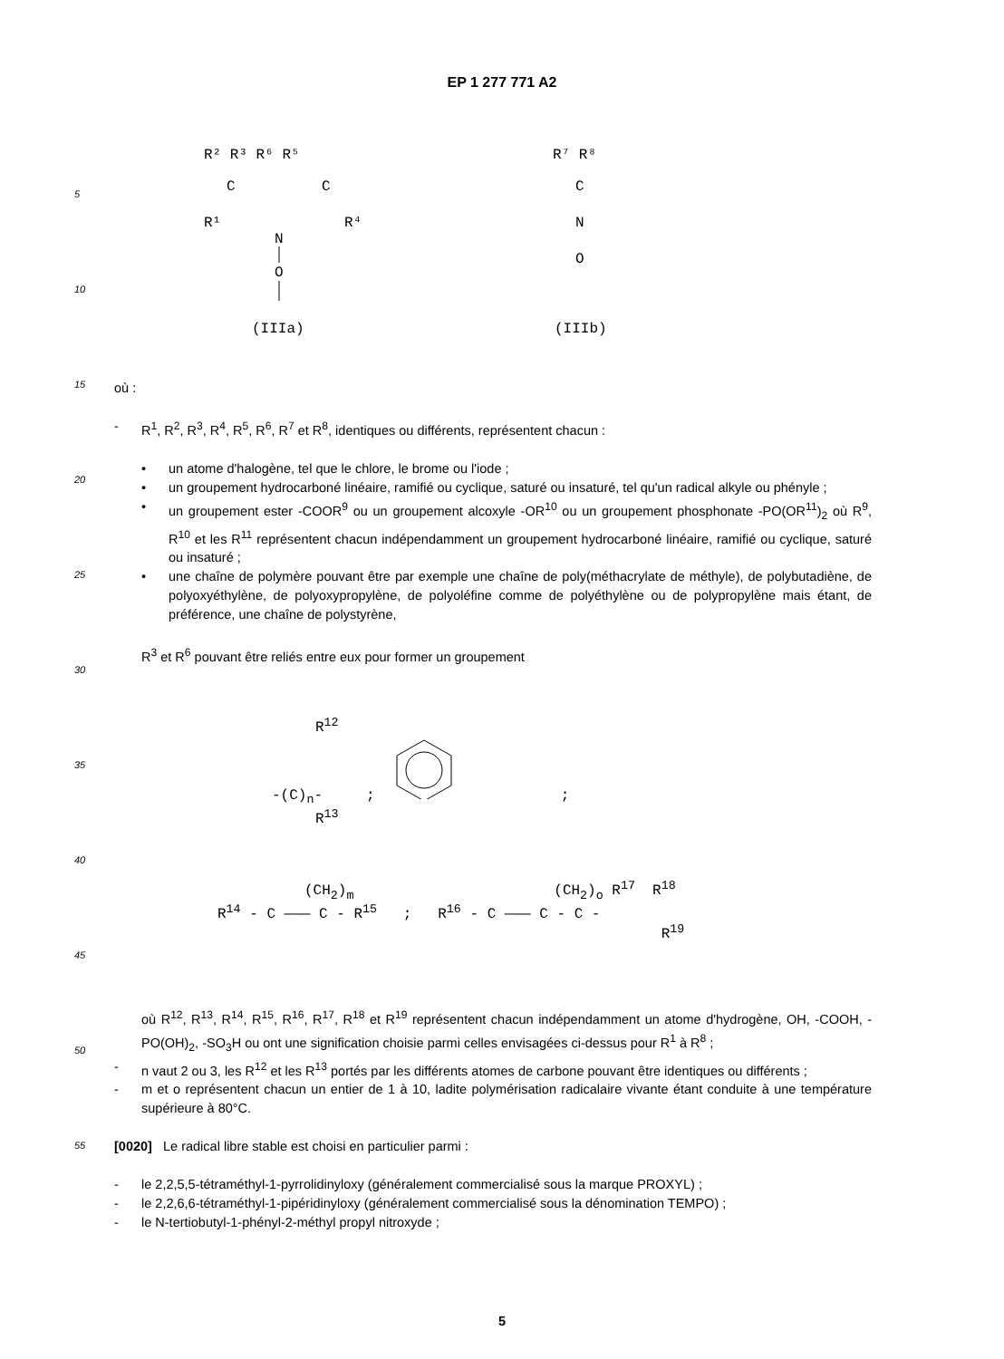EP 1 277 771 A2
5
10
15
20
25
30
35
40
45
50
55
R² R³ R⁶ R⁵
C
C
R¹
R⁴
N
O
(IIIa)
R⁷ R⁸
C
N
O
(IIIb)
où :
- R<sup>1</sup>, R<sup>2</sup>, R<sup>3</sup>, R<sup>4</sup>, R<sup>5</sup>, R<sup>6</sup>, R<sup>7</sup> et R<sup>8</sup>, identiques ou différents, représentent chacun :
• un atome d'halogène, tel que le chlore, le brome ou l'iode ;
• un groupement hydrocarboné linéaire, ramifié ou cyclique, saturé ou insaturé, tel qu'un radical alkyle ou phényle ;
• un groupement ester -COOR<sup>9</sup> ou un groupement alcoxyle -OR<sup>10</sup> ou un groupement phosphonate -PO(OR<sup>11</sup>)<sub>2</sub> où R<sup>9</sup>, R<sup>10</sup> et les R<sup>11</sup> représentent chacun indépendamment un groupement hydrocarboné linéaire, ramifié ou cyclique, saturé ou insaturé ;
• une chaîne de polymère pouvant être par exemple une chaîne de poly(méthacrylate de méthyle), de polybutadiène, de polyoxyéthylène, de polyoxypropylène, de polyoléfine comme de polyéthylène ou de polypropylène mais étant, de préférence, une chaîne de polystyrène,
R<sup>3</sup> et R<sup>6</sup> pouvant être reliés entre eux pour former un groupement
R<sup>12</sup>
-(C)<sub>n</sub>- ; ;
R<sup>13</sup>
(CH<sub>2</sub>)<sub>m</sub> (CH<sub>2</sub>)<sub>o</sub> R<sup>17</sup> R<sup>18</sup>
R<sup>14</sup> - C ——— C - R<sup>15</sup> ; R<sup>16</sup> - C ——— C - C -
R<sup>19</sup>
où R<sup>12</sup>, R<sup>13</sup>, R<sup>14</sup>, R<sup>15</sup>, R<sup>16</sup>, R<sup>17</sup>, R<sup>18</sup> et R<sup>19</sup> représentent chacun indépendamment un atome d'hydrogène, OH, -COOH, -PO(OH)<sub>2</sub>, -SO<sub>3</sub>H ou ont une signification choisie parmi celles envisagées ci-dessus pour R<sup>1</sup> à R<sup>8</sup> ;
- n vaut 2 ou 3, les R<sup>12</sup> et les R<sup>13</sup> portés par les différents atomes de carbone pouvant être identiques ou différents ;
- m et o représentent chacun un entier de 1 à 10, ladite polymérisation radicalaire vivante étant conduite à une température supérieure à 80°C.
[0020] Le radical libre stable est choisi en particulier parmi :
- le 2,2,5,5-tétraméthyl-1-pyrrolidinyloxy (généralement commercialisé sous la marque PROXYL) ;
- le 2,2,6,6-tétraméthyl-1-pipéridinyloxy (généralement commercialisé sous la dénomination TEMPO) ;
- le N-tertiobutyl-1-phényl-2-méthyl propyl nitroxyde ;
5